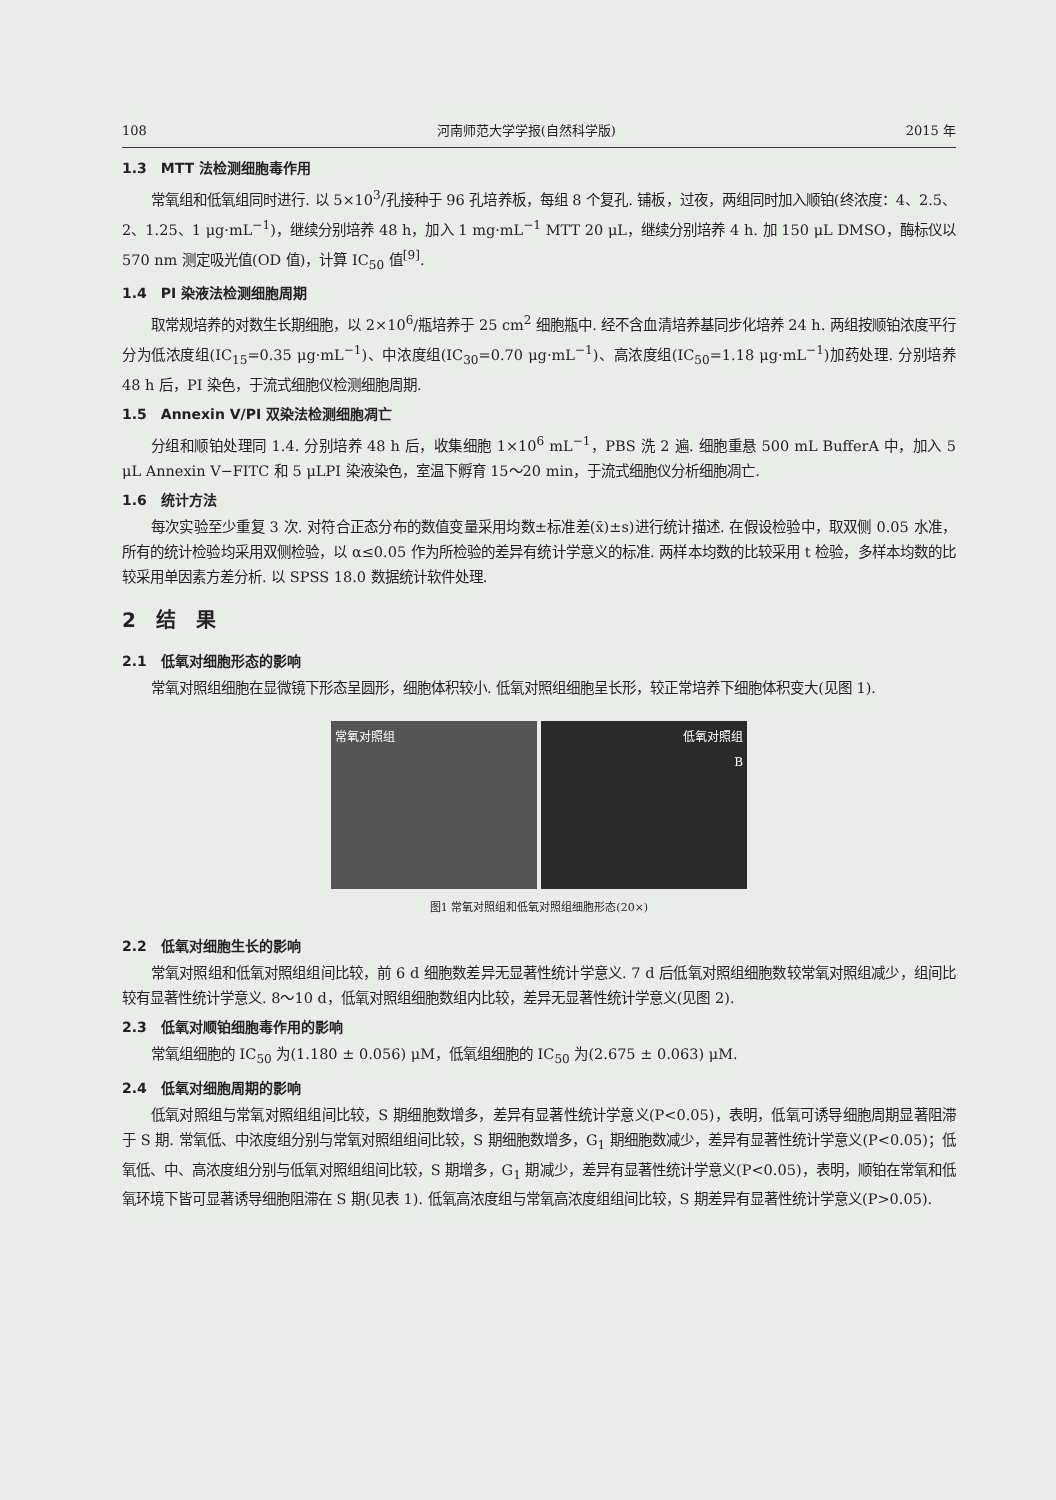108 河南师范大学学报(自然科学版) 2015 年
1.3　MTT 法检测细胞毒作用
常氧组和低氧组同时进行. 以 5×10<sup>3</sup>/孔接种于 96 孔培养板，每组 8 个复孔. 铺板，过夜，两组同时加入顺铂(终浓度：4、2.5、2、1.25、1 μg·mL<sup>−1</sup>)，继续分别培养 48 h，加入 1 mg·mL<sup>−1</sup> MTT 20 μL，继续分别培养 4 h. 加 150 μL DMSO，酶标仪以 570 nm 测定吸光值(OD 值)，计算 IC<sub>50</sub> 值<sup>[9]</sup>.
1.4　PI 染液法检测细胞周期
取常规培养的对数生长期细胞，以 2×10<sup>6</sup>/瓶培养于 25 cm<sup>2</sup> 细胞瓶中. 经不含血清培养基同步化培养 24 h. 两组按顺铂浓度平行分为低浓度组(IC<sub>15</sub>=0.35 μg·mL<sup>−1</sup>)、中浓度组(IC<sub>30</sub>=0.70 μg·mL<sup>−1</sup>)、高浓度组(IC<sub>50</sub>=1.18 μg·mL<sup>−1</sup>)加药处理. 分别培养 48 h 后，PI 染色，于流式细胞仪检测细胞周期.
1.5　Annexin V/PI 双染法检测细胞凋亡
分组和顺铂处理同 1.4. 分别培养 48 h 后，收集细胞 1×10<sup>6</sup> mL<sup>−1</sup>，PBS 洗 2 遍. 细胞重悬 500 mL BufferA 中，加入 5 μL Annexin V−FITC 和 5 μLPI 染液染色，室温下孵育 15～20 min，于流式细胞仪分析细胞凋亡.
1.6　统计方法
每次实验至少重复 3 次. 对符合正态分布的数值变量采用均数±标准差(x̄)±s)进行统计描述. 在假设检验中，取双侧 0.05 水准，所有的统计检验均采用双侧检验，以 α≤0.05 作为所检验的差异有统计学意义的标准. 两样本均数的比较采用 t 检验，多样本均数的比较采用单因素方差分析. 以 SPSS 18.0 数据统计软件处理.
2　结　果
2.1　低氧对细胞形态的影响
常氧对照组细胞在显微镜下形态呈圆形，细胞体积较小. 低氧对照组细胞呈长形，较正常培养下细胞体积变大(见图 1).
常氧对照组 低氧对照组
B
图1 常氧对照组和低氧对照组细胞形态(20×)
2.2　低氧对细胞生长的影响
常氧对照组和低氧对照组组间比较，前 6 d 细胞数差异无显著性统计学意义. 7 d 后低氧对照组细胞数较常氧对照组减少，组间比较有显著性统计学意义. 8～10 d，低氧对照组细胞数组内比较，差异无显著性统计学意义(见图 2).
2.3　低氧对顺铂细胞毒作用的影响
常氧组细胞的 IC<sub>50</sub> 为(1.180 ± 0.056) μM，低氧组细胞的 IC<sub>50</sub> 为(2.675 ± 0.063) μM.
2.4　低氧对细胞周期的影响
低氧对照组与常氧对照组组间比较，S 期细胞数增多，差异有显著性统计学意义(P<0.05)，表明，低氧可诱导细胞周期显著阻滞于 S 期. 常氧低、中浓度组分别与常氧对照组组间比较，S 期细胞数增多，G<sub>1</sub> 期细胞数减少，差异有显著性统计学意义(P<0.05)；低氧低、中、高浓度组分别与低氧对照组组间比较，S 期增多，G<sub>1</sub> 期减少，差异有显著性统计学意义(P<0.05)，表明，顺铂在常氧和低氧环境下皆可显著诱导细胞阻滞在 S 期(见表 1). 低氧高浓度组与常氧高浓度组组间比较，S 期差异有显著性统计学意义(P>0.05).